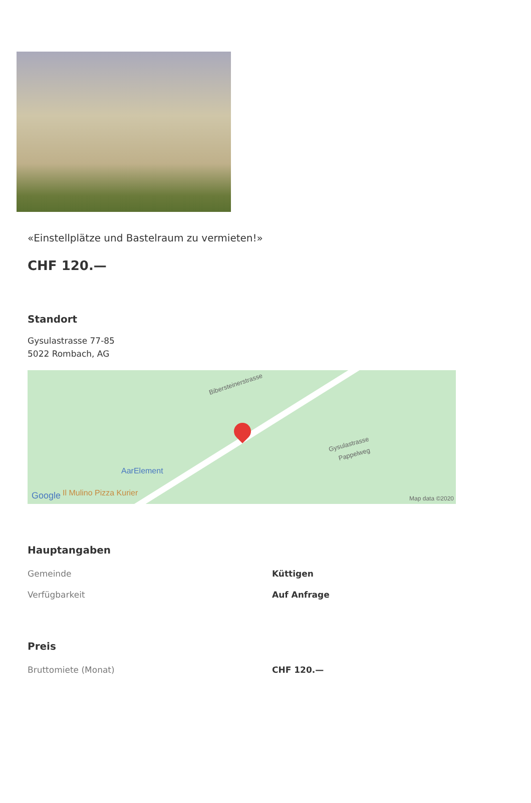«Einstellplätze und Bastelraum zu vermieten!»
CHF 120.—
Standort
Gysulastrasse 77-85
5022 Rombach, AG
Bibersteinerstrasse
Gysulastrasse
Pappelweg
AarElement
Il Mulino Pizza Kurier Google Map data ©2020
Hauptangaben
| Gemeinde | Küttigen |
| Verfügbarkeit | Auf Anfrage |
Preis
| Bruttomiete (Monat) | CHF 120.— |